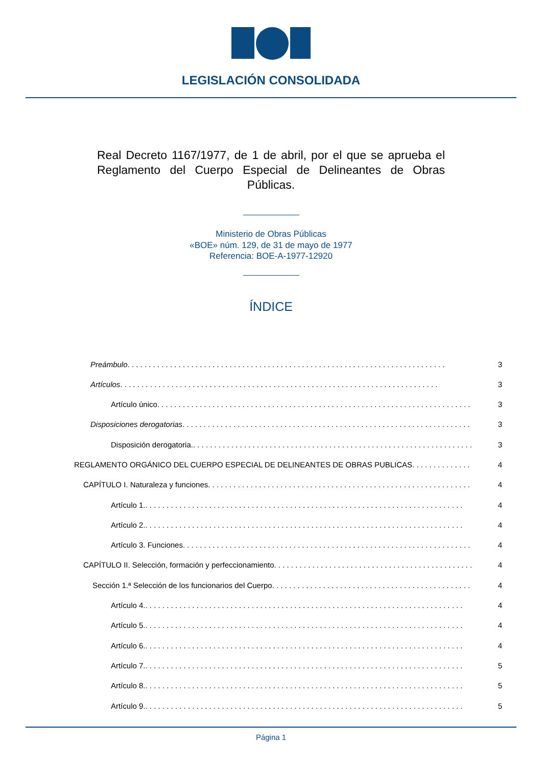LEGISLACIÓN CONSOLIDADA
Real Decreto 1167/1977, de 1 de abril, por el que se aprueba el Reglamento del Cuerpo Especial de Delineantes de Obras Públicas.
Ministerio de Obras Públicas
«BOE» núm. 129, de 31 de mayo de 1977
Referencia: BOE-A-1977-12920
ÍNDICE
Preámbulo 3
Artículos 3
Artículo único 3
Disposiciones derogatorias 3
Disposición derogatoria. 3
REGLAMENTO ORGÁNICO DEL CUERPO ESPECIAL DE DELINEANTES DE OBRAS PUBLICAS 4
CAPÍTULO I. Naturaleza y funciones 4
Artículo 1. 4
Artículo 2. 4
Artículo 3. Funciones 4
CAPÍTULO II. Selección, formación y perfeccionamiento 4
Sección 1.ª Selección de los funcionarios del Cuerpo 4
Artículo 4. 4
Artículo 5. 4
Artículo 6. 4
Artículo 7. 5
Artículo 8. 5
Artículo 9. 5
Página 1